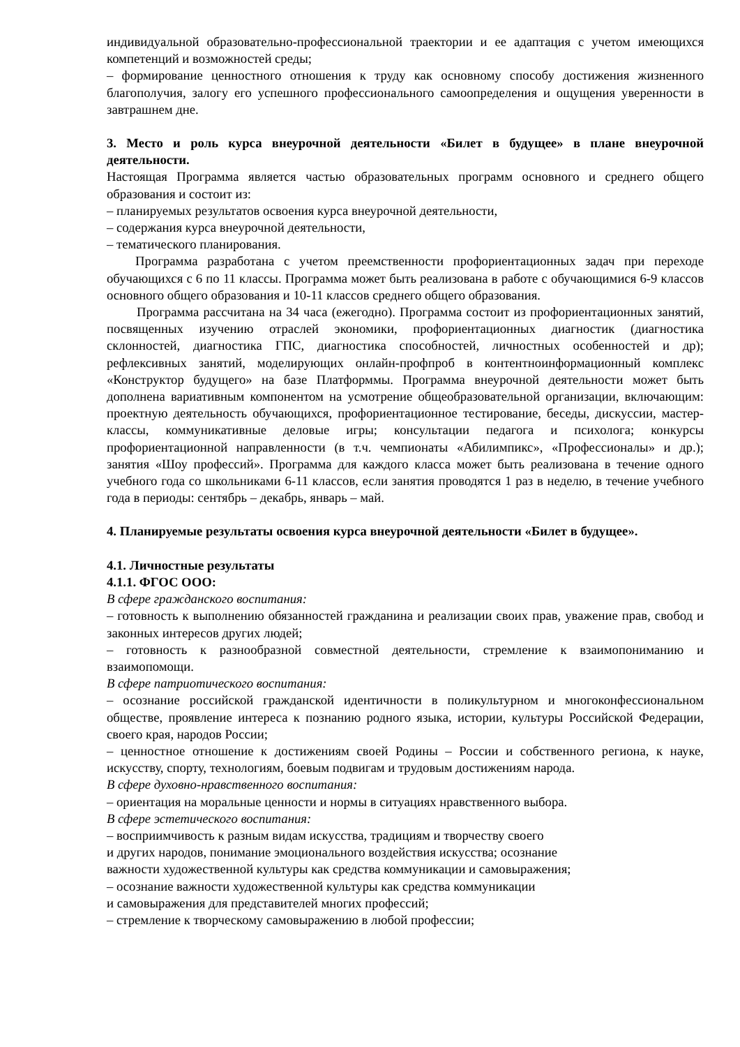индивидуальной образовательно-профессиональной траектории и ее адаптация с учетом имеющихся компетенций и возможностей среды;
– формирование ценностного отношения к труду как основному способу достижения жизненного благополучия, залогу его успешного профессионального самоопределения и ощущения уверенности в завтрашнем дне.
3. Место и роль курса внеурочной деятельности «Билет в будущее» в плане внеурочной деятельности.
Настоящая Программа является частью образовательных программ основного и среднего общего образования и состоит из:
– планируемых результатов освоения курса внеурочной деятельности,
– содержания курса внеурочной деятельности,
– тематического планирования.
Программа разработана с учетом преемственности профориентационных задач при переходе обучающихся с 6 по 11 классы. Программа может быть реализована в работе с обучающимися 6-9 классов основного общего образования и 10-11 классов среднего общего образования.
Программа рассчитана на 34 часа (ежегодно). Программа состоит из профориентационных занятий, посвященных изучению отраслей экономики, профориентационных диагностик (диагностика склонностей, диагностика ГПС, диагностика способностей, личностных особенностей и др); рефлексивных занятий, моделирующих онлайн-профпроб в контентноинформационный комплекс «Конструктор будущего» на базе Платформмы. Программа внеурочной деятельности может быть дополнена вариативным компонентом на усмотрение общеобразовательной организации, включающим: проектную деятельность обучающихся, профориентационное тестирование, беседы, дискуссии, мастер-классы, коммуникативные деловые игры; консультации педагога и психолога; конкурсы профориентационной направленности (в т.ч. чемпионаты «Абилимпикс», «Профессионалы» и др.); занятия «Шоу профессий». Программа для каждого класса может быть реализована в течение одного учебного года со школьниками 6-11 классов, если занятия проводятся 1 раз в неделю, в течение учебного года в периоды: сентябрь – декабрь, январь – май.
4. Планируемые результаты освоения курса внеурочной деятельности «Билет в будущее».
4.1. Личностные результаты
4.1.1. ФГОС ООО:
В сфере гражданского воспитания:
– готовность к выполнению обязанностей гражданина и реализации своих прав, уважение прав, свобод и законных интересов других людей;
– готовность к разнообразной совместной деятельности, стремление к взаимопониманию и взаимопомощи.
В сфере патриотического воспитания:
– осознание российской гражданской идентичности в поликультурном и многоконфессиональном обществе, проявление интереса к познанию родного языка, истории, культуры Российской Федерации, своего края, народов России;
– ценностное отношение к достижениям своей Родины – России и собственного региона, к науке, искусству, спорту, технологиям, боевым подвигам и трудовым достижениям народа.
В сфере духовно-нравственного воспитания:
– ориентация на моральные ценности и нормы в ситуациях нравственного выбора.
В сфере эстетического воспитания:
– восприимчивость к разным видам искусства, традициям и творчеству своего
и других народов, понимание эмоционального воздействия искусства; осознание
важности художественной культуры как средства коммуникации и самовыражения;
– осознание важности художественной культуры как средства коммуникации
и самовыражения для представителей многих профессий;
– стремление к творческому самовыражению в любой профессии;